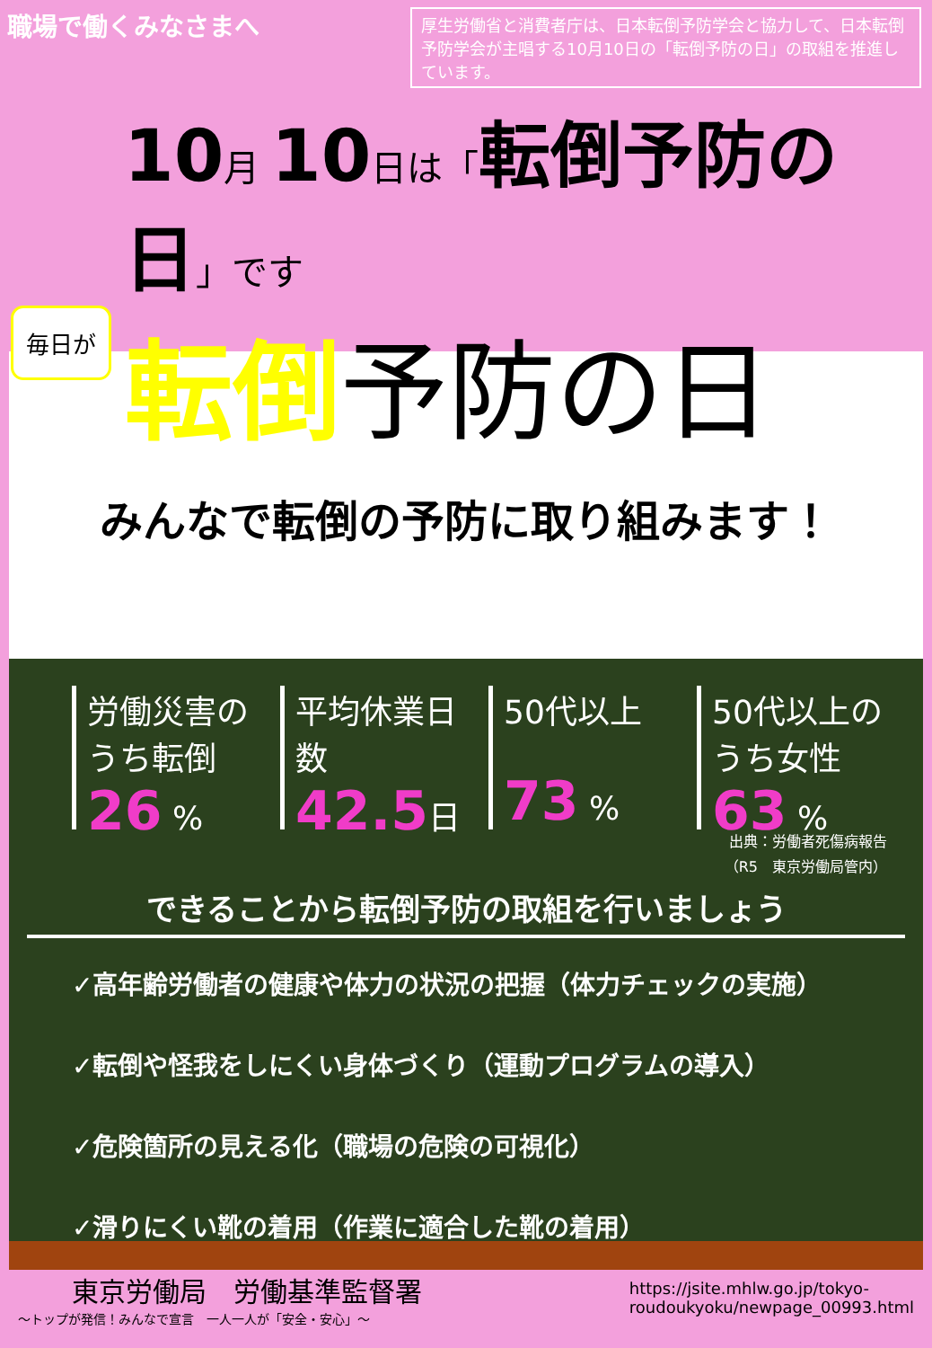職場で働くみなさまへ
厚生労働省と消費者庁は、日本転倒予防学会と協力して、日本転倒予防学会が主唱する10月10日の「転倒予防の日」の取組を推進しています。
10月 10日は「転倒予防の日」です
毎日が
転倒予防の日
みんなで転倒の予防に取り組みます！
労働災害のうち転倒
26 %
平均休業日数
42.5日
50代以上
73 %
50代以上のうち女性
63 %
出典：労働者死傷病報告
（R5　東京労働局管内）
できることから転倒予防の取組を行いましょう
✓高年齢労働者の健康や体力の状況の把握（体力チェックの実施）
✓転倒や怪我をしにくい身体づくり（運動プログラムの導入）
✓危険箇所の見える化（職場の危険の可視化）
✓滑りにくい靴の着用（作業に適合した靴の着用）
東京労働局　労働基準監督署
～トップが発信！みんなで宣言　一人一人が「安全・安心」～
https://jsite.mhlw.go.jp/tokyo-
roudoukyoku/newpage_00993.html